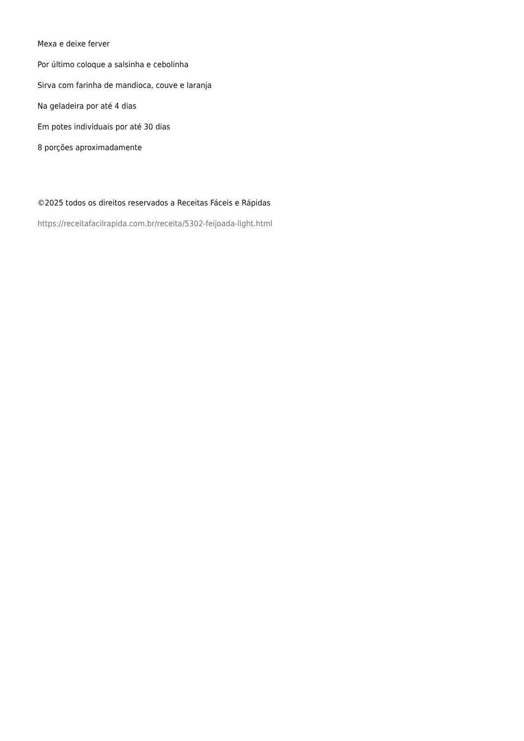Mexa e deixe ferver
Por último coloque a salsinha e cebolinha
Sirva com farinha de mandioca, couve e laranja
Na geladeira por até 4 dias
Em potes individuais por até 30 dias
8 porções aproximadamente
©2025 todos os direitos reservados a Receitas Fáceis e Rápidas
https://receitafacilrapida.com.br/receita/5302-feijoada-light.html